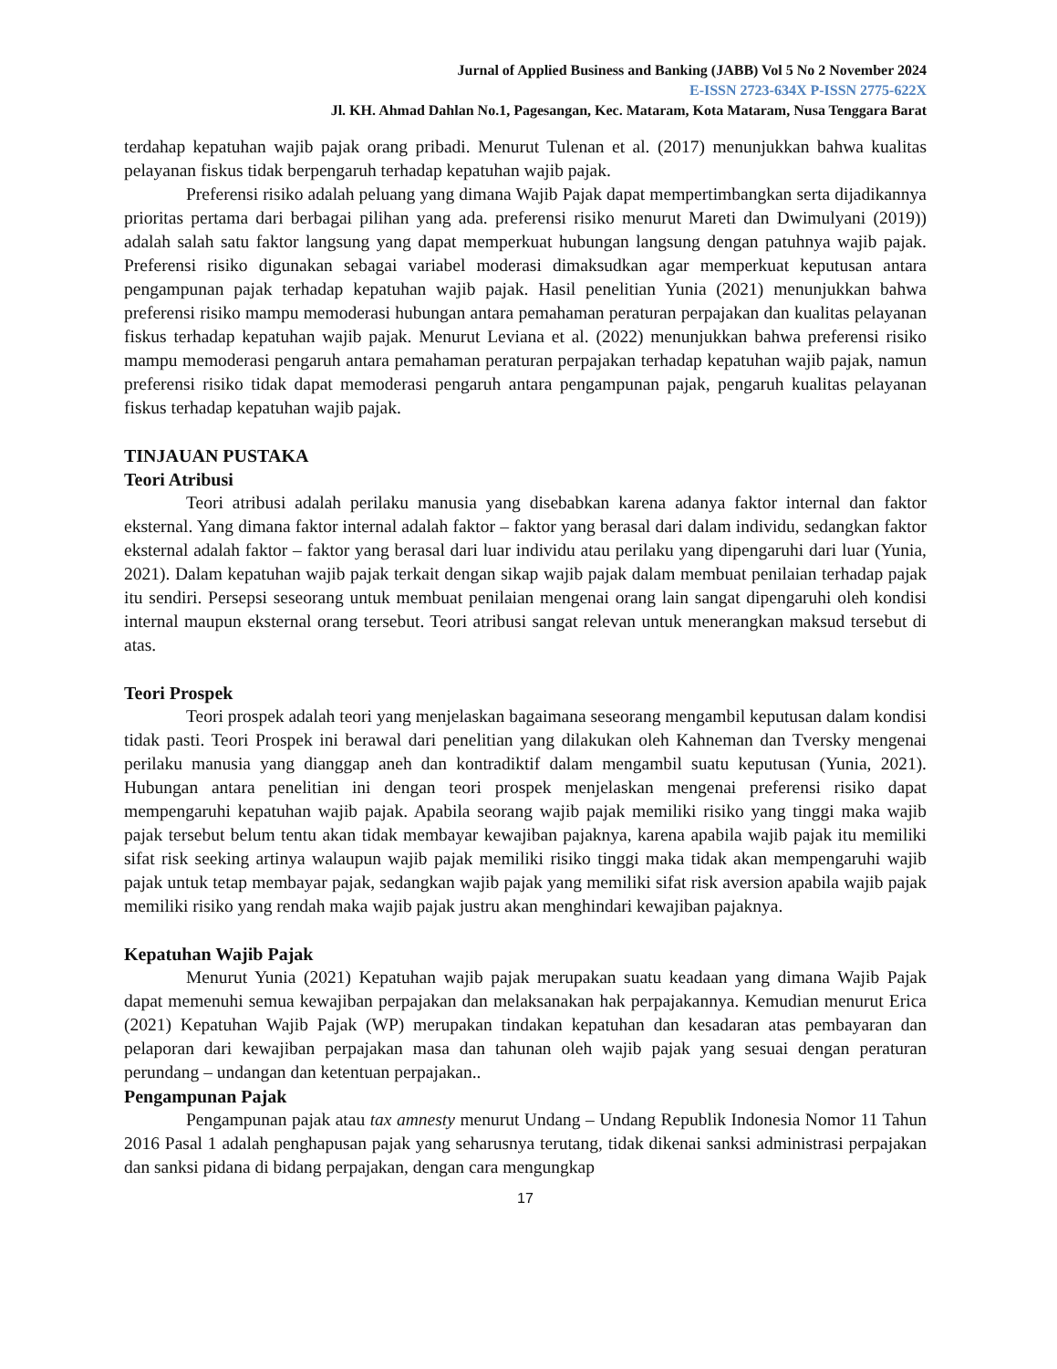Jurnal of Applied Business and Banking (JABB) Vol 5 No 2 November 2024
E-ISSN 2723-634X P-ISSN 2775-622X
Jl. KH. Ahmad Dahlan No.1, Pagesangan, Kec. Mataram, Kota Mataram, Nusa Tenggara Barat
terdahap kepatuhan wajib pajak orang pribadi. Menurut Tulenan et al. (2017) menunjukkan bahwa kualitas pelayanan fiskus tidak berpengaruh terhadap kepatuhan wajib pajak.
Preferensi risiko adalah peluang yang dimana Wajib Pajak dapat mempertimbangkan serta dijadikannya prioritas pertama dari berbagai pilihan yang ada. preferensi risiko menurut Mareti dan Dwimulyani (2019)) adalah salah satu faktor langsung yang dapat memperkuat hubungan langsung dengan patuhnya wajib pajak. Preferensi risiko digunakan sebagai variabel moderasi dimaksudkan agar memperkuat keputusan antara pengampunan pajak terhadap kepatuhan wajib pajak. Hasil penelitian Yunia (2021) menunjukkan bahwa preferensi risiko mampu memoderasi hubungan antara pemahaman peraturan perpajakan dan kualitas pelayanan fiskus terhadap kepatuhan wajib pajak. Menurut Leviana et al. (2022) menunjukkan bahwa preferensi risiko mampu memoderasi pengaruh antara pemahaman peraturan perpajakan terhadap kepatuhan wajib pajak, namun preferensi risiko tidak dapat memoderasi pengaruh antara pengampunan pajak, pengaruh kualitas pelayanan fiskus terhadap kepatuhan wajib pajak.
TINJAUAN PUSTAKA
Teori Atribusi
Teori atribusi adalah perilaku manusia yang disebabkan karena adanya faktor internal dan faktor eksternal. Yang dimana faktor internal adalah faktor – faktor yang berasal dari dalam individu, sedangkan faktor eksternal adalah faktor – faktor yang berasal dari luar individu atau perilaku yang dipengaruhi dari luar (Yunia, 2021). Dalam kepatuhan wajib pajak terkait dengan sikap wajib pajak dalam membuat penilaian terhadap pajak itu sendiri. Persepsi seseorang untuk membuat penilaian mengenai orang lain sangat dipengaruhi oleh kondisi internal maupun eksternal orang tersebut. Teori atribusi sangat relevan untuk menerangkan maksud tersebut di atas.
Teori Prospek
Teori prospek adalah teori yang menjelaskan bagaimana seseorang mengambil keputusan dalam kondisi tidak pasti. Teori Prospek ini berawal dari penelitian yang dilakukan oleh Kahneman dan Tversky mengenai perilaku manusia yang dianggap aneh dan kontradiktif dalam mengambil suatu keputusan (Yunia, 2021). Hubungan antara penelitian ini dengan teori prospek menjelaskan mengenai preferensi risiko dapat mempengaruhi kepatuhan wajib pajak. Apabila seorang wajib pajak memiliki risiko yang tinggi maka wajib pajak tersebut belum tentu akan tidak membayar kewajiban pajaknya, karena apabila wajib pajak itu memiliki sifat risk seeking artinya walaupun wajib pajak memiliki risiko tinggi maka tidak akan mempengaruhi wajib pajak untuk tetap membayar pajak, sedangkan wajib pajak yang memiliki sifat risk aversion apabila wajib pajak memiliki risiko yang rendah maka wajib pajak justru akan menghindari kewajiban pajaknya.
Kepatuhan Wajib Pajak
Menurut Yunia (2021) Kepatuhan wajib pajak merupakan suatu keadaan yang dimana Wajib Pajak dapat memenuhi semua kewajiban perpajakan dan melaksanakan hak perpajakannya. Kemudian menurut Erica (2021) Kepatuhan Wajib Pajak (WP) merupakan tindakan kepatuhan dan kesadaran atas pembayaran dan pelaporan dari kewajiban perpajakan masa dan tahunan oleh wajib pajak yang sesuai dengan peraturan perundang – undangan dan ketentuan perpajakan..
Pengampunan Pajak
Pengampunan pajak atau tax amnesty menurut Undang – Undang Republik Indonesia Nomor 11 Tahun 2016 Pasal 1 adalah penghapusan pajak yang seharusnya terutang, tidak dikenai sanksi administrasi perpajakan dan sanksi pidana di bidang perpajakan, dengan cara mengungkap
17